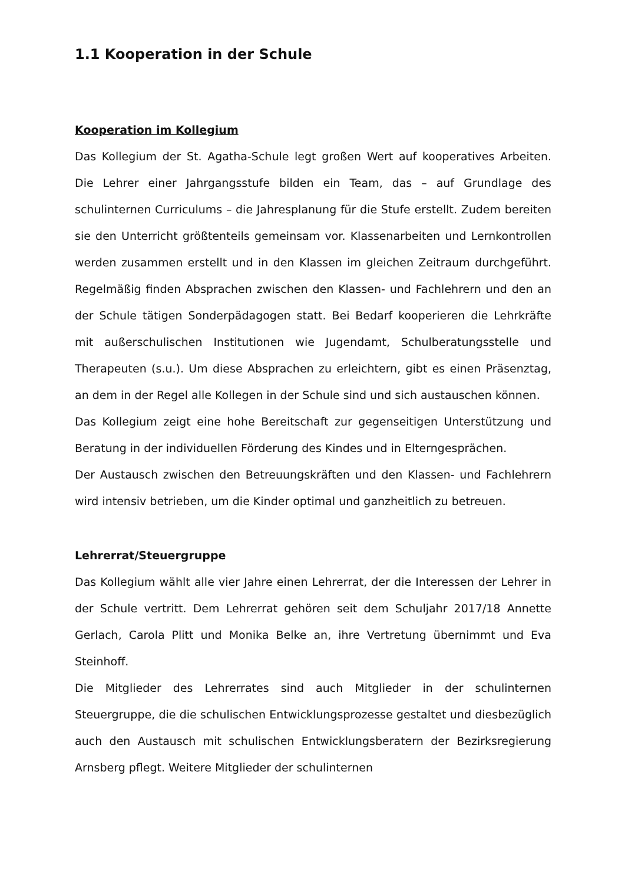1.1 Kooperation in der Schule
Kooperation im Kollegium
Das Kollegium der St. Agatha-Schule legt großen Wert auf kooperatives Arbeiten. Die Lehrer einer Jahrgangsstufe bilden ein Team, das – auf Grundlage des schulinternen Curriculums – die Jahresplanung für die Stufe erstellt. Zudem bereiten sie den Unterricht größtenteils gemeinsam vor. Klassenarbeiten und Lernkontrollen werden zusammen erstellt und in den Klassen im gleichen Zeitraum durchgeführt. Regelmäßig finden Absprachen zwischen den Klassen- und Fachlehrern und den an der Schule tätigen Sonderpädagogen statt. Bei Bedarf kooperieren die Lehrkräfte mit außerschulischen Institutionen wie Jugendamt, Schulberatungsstelle und Therapeuten (s.u.). Um diese Absprachen zu erleichtern, gibt es einen Präsenztag, an dem in der Regel alle Kollegen in der Schule sind und sich austauschen können.
Das Kollegium zeigt eine hohe Bereitschaft zur gegenseitigen Unterstützung und Beratung in der individuellen Förderung des Kindes und in Elterngesprächen.
Der Austausch zwischen den Betreuungskräften und den Klassen- und Fachlehrern wird intensiv betrieben, um die Kinder optimal und ganzheitlich zu betreuen.
Lehrerrat/Steuergruppe
Das Kollegium wählt alle vier Jahre einen Lehrerrat, der die Interessen der Lehrer in der Schule vertritt. Dem Lehrerrat gehören seit dem Schuljahr 2017/18 Annette Gerlach, Carola Plitt und Monika Belke an, ihre Vertretung übernimmt und Eva Steinhoff.
Die Mitglieder des Lehrerrates sind auch Mitglieder in der schulinternen Steuergruppe, die die schulischen Entwicklungsprozesse gestaltet und diesbezüglich auch den Austausch mit schulischen Entwicklungsberatern der Bezirksregierung Arnsberg pflegt. Weitere Mitglieder der schulinternen